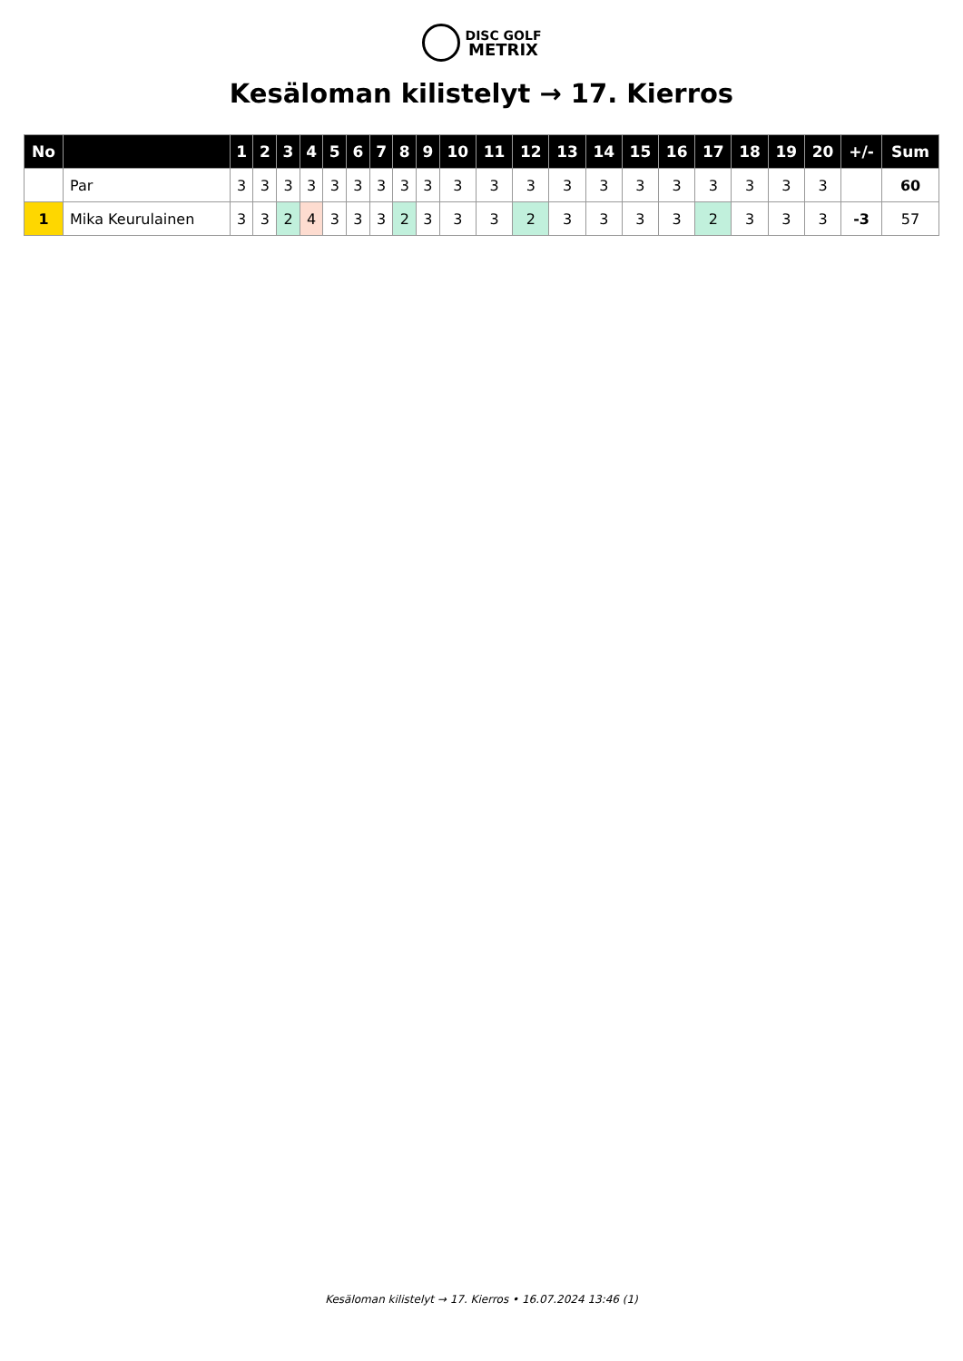DISC GOLF
METRIX
Kesäloman kilistelyt → 17. Kierros
| No | | 1 | 2 | 3 | 4 | 5 | 6 | 7 | 8 | 9 | 10 | 11 | 12 | 13 | 14 | 15 | 16 | 17 | 18 | 19 | 20 | +/- | Sum |
| --- | --- | --- | --- | --- | --- | --- | --- | --- | --- | --- | --- | --- | --- | --- | --- | --- | --- | --- | --- | --- | --- | --- | --- |
| | Par | 3 | 3 | 3 | 3 | 3 | 3 | 3 | 3 | 3 | 3 | 3 | 3 | 3 | 3 | 3 | 3 | 3 | 3 | 3 | 3 | | 60 |
| 1 | Mika Keurulainen | 3 | 3 | 2 | 4 | 3 | 3 | 3 | 2 | 3 | 3 | 3 | 2 | 3 | 3 | 3 | 3 | 2 | 3 | 3 | 3 | -3 | 57 |
Kesäloman kilistelyt → 17. Kierros • 16.07.2024 13:46 (1)